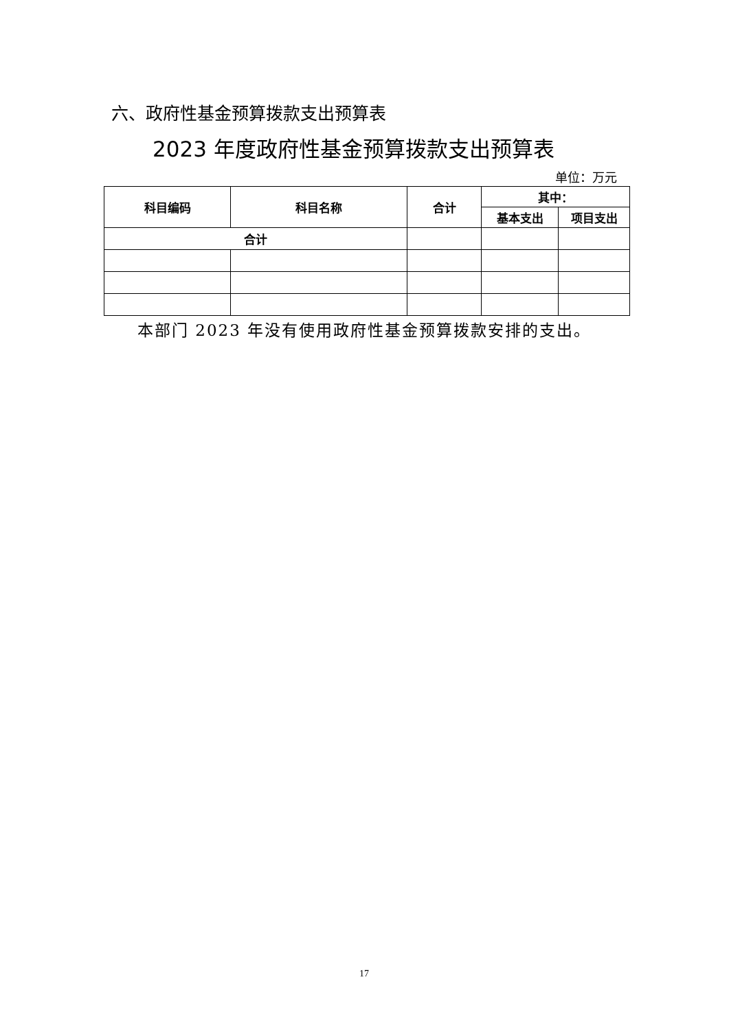六、政府性基金预算拨款支出预算表
2023 年度政府性基金预算拨款支出预算表
单位：万元
| 科目编码 | 科目名称 | 合计 | 其中： | |
| --- | --- | --- | --- | --- |
| | | | 基本支出 | 项目支出 |
| 合计 | | | | |
本部门 2023 年没有使用政府性基金预算拨款安排的支出。
17